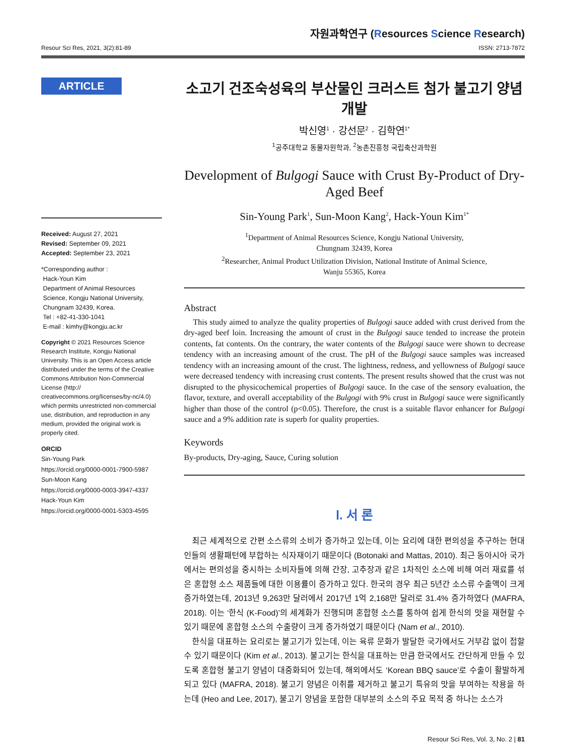Resour Sci Res, 2021, 3(2):81-89
자원과학연구 (Resources Science Research)
ISSN: 2713-7872
ARTICLE
Received: August 27, 2021
Revised: September 09, 2021
Accepted: September 23, 2021
*Corresponding author :
Hack-Youn Kim
Department of Animal Resources
Science, Kongju National University,
Chungnam 32439, Korea.
Tel : +82-41-330-1041
E-mail : kimhy@kongju.ac.kr
Copyright © 2021 Resources Science Research Institute, Kongju National University. This is an Open Access article distributed under the terms of the Creative Commons Attribution Non-Commercial License (http:// creativecommons.org/licenses/by-nc/4.0) which permits unrestricted non-commercial use, distribution, and reproduction in any medium, provided the original work is properly cited.
ORCID
Sin-Young Park
https://orcid.org/0000-0001-7900-5987
Sun-Moon Kang
https://orcid.org/0000-0003-3947-4337
Hack-Youn Kim
https://orcid.org/0000-0001-5303-4595
소고기 건조숙성육의 부산물인 크러스트 첨가 불고기 양념 개발
박신영<sup>1</sup> · 강선문<sup>2</sup> · 김학연<sup>1*</sup>
<sup>1</sup> 공주대학교 동물자원학과, <sup>2</sup>농촌진흥청 국립축산과학원
Development of Bulgogi Sauce with Crust By-Product of Dry-Aged Beef
Sin-Young Park<sup>1</sup>, Sun-Moon Kang<sup>2</sup>, Hack-Youn Kim<sup>1*</sup>
<sup>1</sup> Department of Animal Resources Science, Kongju National University,
Chungnam 32439, Korea
<sup>2</sup> Researcher, Animal Product Utilization Division, National Institute of Animal Science,
Wanju 55365, Korea
Abstract
This study aimed to analyze the quality properties of Bulgogi sauce added with crust derived from the dry-aged beef loin. Increasing the amount of crust in the Bulgogi sauce tended to increase the protein contents, fat contents. On the contrary, the water contents of the Bulgogi sauce were shown to decrease tendency with an increasing amount of the crust. The pH of the Bulgogi sauce samples was increased tendency with an increasing amount of the crust. The lightness, redness, and yellowness of Bulgogi sauce were decreased tendency with increasing crust contents. The present results showed that the crust was not disrupted to the physicochemical properties of Bulgogi sauce. In the case of the sensory evaluation, the flavor, texture, and overall acceptability of the Bulgogi with 9% crust in Bulgogi sauce were significantly higher than those of the control (p<0.05). Therefore, the crust is a suitable flavor enhancer for Bulgogi sauce and a 9% addition rate is superb for quality properties.
Keywords
By-products, Dry-aging, Sauce, Curing solution
Ⅰ. 서 론
최근 세계적으로 간편 소스류의 소비가 증가하고 있는데, 이는 요리에 대한 편의성을 추구하는 현대인들의 생활패턴에 부합하는 식자재이기 때문이다 (Botonaki and Mattas, 2010). 최근 동아시아 국가에서는 편의성을 중시하는 소비자들에 의해 간장, 고추장과 같은 1차적인 소스에 비해 여러 재료를 섞은 혼합형 소스 제품들에 대한 이용률이 증가하고 있다. 한국의 경우 최근 5년간 소스류 수출액이 크게 증가하였는데, 2013년 9,263만 달러에서 2017년 1억 2,168만 달러로 31.4% 증가하였다 (MAFRA, 2018). 이는 ‘한식 (K-Food)’의 세계화가 진행되며 혼합형 소스를 통하여 쉽게 한식의 맛을 재현할 수 있기 때문에 혼합형 소스의 수출량이 크게 증가하였기 때문이다 (Nam et al., 2010).
한식을 대표하는 요리로는 불고기가 있는데, 이는 육류 문화가 발달한 국가에서도 거부감 없이 접할 수 있기 때문이다 (Kim et al., 2013). 불고기는 한식을 대표하는 만큼 한국에서도 간단하게 만들 수 있도록 혼합형 불고기 양념이 대중화되어 있는데, 해외에서도 ‘Korean BBQ sauce’로 수출이 활발하게 되고 있다 (MAFRA, 2018). 불고기 양념은 이취를 제거하고 불고기 특유의 맛을 부여하는 작용을 하는데 (Heo and Lee, 2017), 불고기 양념을 포함한 대부분의 소스의 주요 목적 중 하나는 소스가
Resour Sci Res, Vol. 3, No. 2 | 81